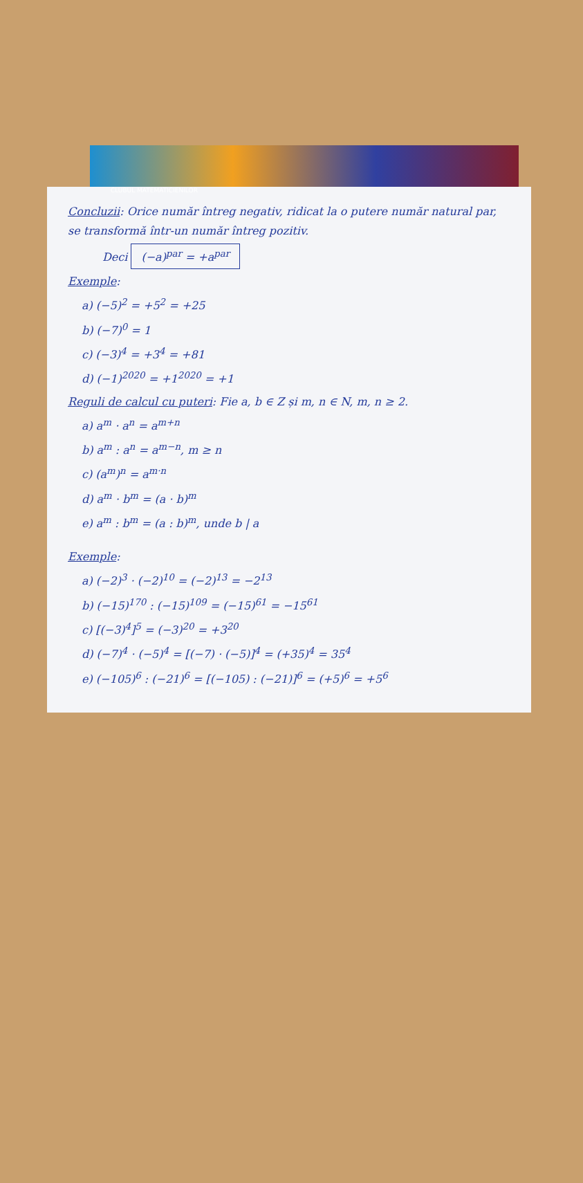CLUBUL MATEMATICIENILOR
Concluzii: Orice număr întreg negativ, ridicat la o putere număr natural par, se transformă într-un număr întreg pozitiv.
Deci (−a)<sup>par</sup> = +a<sup>par</sup>
Exemple:
a) (−5)<sup>2</sup> = +5<sup>2</sup> = +25
b) (−7)<sup>0</sup> = 1
c) (−3)<sup>4</sup> = +3<sup>4</sup> = +81
d) (−1)<sup>2020</sup> = +1<sup>2020</sup> = +1
Reguli de calcul cu puteri: Fie a, b ∈ Z și m, n ∈ N, m, n ≥ 2.
a) a<sup>m</sup> · a<sup>n</sup> = a<sup>m+n</sup>
b) a<sup>m</sup> : a<sup>n</sup> = a<sup>m−n</sup>, m ≥ n
c) (a<sup>m</sup>)<sup>n</sup> = a<sup>m·n</sup>
d) a<sup>m</sup> · b<sup>m</sup> = (a · b)<sup>m</sup>
e) a<sup>m</sup> : b<sup>m</sup> = (a : b)<sup>m</sup>, unde b | a
Exemple:
a) (−2)<sup>3</sup> · (−2)<sup>10</sup> = (−2)<sup>13</sup> = −2<sup>13</sup>
b) (−15)<sup>170</sup> : (−15)<sup>109</sup> = (−15)<sup>61</sup> = −15<sup>61</sup>
c) [(−3)<sup>4</sup>]<sup>5</sup> = (−3)<sup>20</sup> = +3<sup>20</sup>
d) (−7)<sup>4</sup> · (−5)<sup>4</sup> = [(−7) · (−5)]<sup>4</sup> = (+35)<sup>4</sup> = 35<sup>4</sup>
e) (−105)<sup>6</sup> : (−21)<sup>6</sup> = [(−105) : (−21)]<sup>6</sup> = (+5)<sup>6</sup> = +5<sup>6</sup>